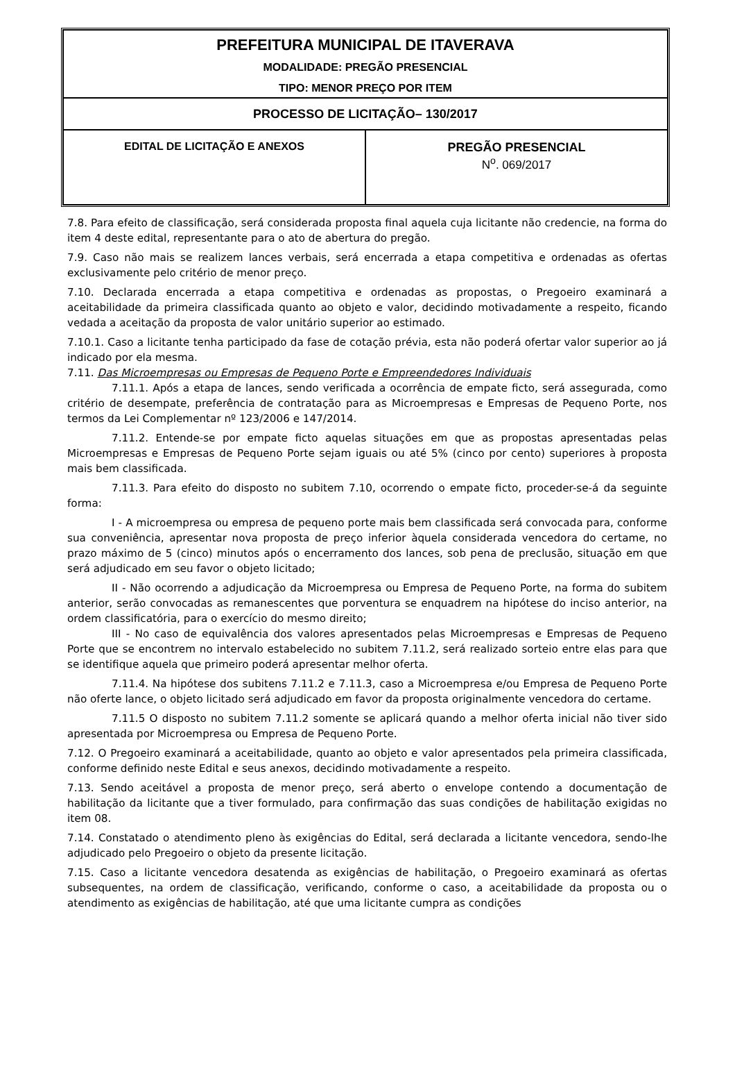| PREFEITURA MUNICIPAL DE ITAVERAVA MODALIDADE: PREGÃO PRESENCIAL TIPO: MENOR PREÇO POR ITEM | |
| PROCESSO DE LICITAÇÃO– 130/2017 | |
| EDITAL DE LICITAÇÃO E ANEXOS | PREGÃO PRESENCIAL N<sup>o</sup>. 069/2017 |
7.8. Para efeito de classificação, será considerada proposta final aquela cuja licitante não credencie, na forma do item 4 deste edital, representante para o ato de abertura do pregão.
7.9. Caso não mais se realizem lances verbais, será encerrada a etapa competitiva e ordenadas as ofertas exclusivamente pelo critério de menor preço.
7.10. Declarada encerrada a etapa competitiva e ordenadas as propostas, o Pregoeiro examinará a aceitabilidade da primeira classificada quanto ao objeto e valor, decidindo motivadamente a respeito, ficando vedada a aceitação da proposta de valor unitário superior ao estimado.
7.10.1. Caso a licitante tenha participado da fase de cotação prévia, esta não poderá ofertar valor superior ao já indicado por ela mesma.
7.11. Das Microempresas ou Empresas de Pequeno Porte e Empreendedores Individuais
7.11.1. Após a etapa de lances, sendo verificada a ocorrência de empate ficto, será assegurada, como critério de desempate, preferência de contratação para as Microempresas e Empresas de Pequeno Porte, nos termos da Lei Complementar nº 123/2006 e 147/2014.
7.11.2. Entende-se por empate ficto aquelas situações em que as propostas apresentadas pelas Microempresas e Empresas de Pequeno Porte sejam iguais ou até 5% (cinco por cento) superiores à proposta mais bem classificada.
7.11.3. Para efeito do disposto no subitem 7.10, ocorrendo o empate ficto, proceder-se-á da seguinte forma:
I - A microempresa ou empresa de pequeno porte mais bem classificada será convocada para, conforme sua conveniência, apresentar nova proposta de preço inferior àquela considerada vencedora do certame, no prazo máximo de 5 (cinco) minutos após o encerramento dos lances, sob pena de preclusão, situação em que será adjudicado em seu favor o objeto licitado;
II - Não ocorrendo a adjudicação da Microempresa ou Empresa de Pequeno Porte, na forma do subitem anterior, serão convocadas as remanescentes que porventura se enquadrem na hipótese do inciso anterior, na ordem classificatória, para o exercício do mesmo direito;
III - No caso de equivalência dos valores apresentados pelas Microempresas e Empresas de Pequeno Porte que se encontrem no intervalo estabelecido no subitem 7.11.2, será realizado sorteio entre elas para que se identifique aquela que primeiro poderá apresentar melhor oferta.
7.11.4. Na hipótese dos subitens 7.11.2 e 7.11.3, caso a Microempresa e/ou Empresa de Pequeno Porte não oferte lance, o objeto licitado será adjudicado em favor da proposta originalmente vencedora do certame.
7.11.5 O disposto no subitem 7.11.2 somente se aplicará quando a melhor oferta inicial não tiver sido apresentada por Microempresa ou Empresa de Pequeno Porte.
7.12. O Pregoeiro examinará a aceitabilidade, quanto ao objeto e valor apresentados pela primeira classificada, conforme definido neste Edital e seus anexos, decidindo motivadamente a respeito.
7.13. Sendo aceitável a proposta de menor preço, será aberto o envelope contendo a documentação de habilitação da licitante que a tiver formulado, para confirmação das suas condições de habilitação exigidas no item 08.
7.14. Constatado o atendimento pleno às exigências do Edital, será declarada a licitante vencedora, sendo-lhe adjudicado pelo Pregoeiro o objeto da presente licitação.
7.15. Caso a licitante vencedora desatenda as exigências de habilitação, o Pregoeiro examinará as ofertas subsequentes, na ordem de classificação, verificando, conforme o caso, a aceitabilidade da proposta ou o atendimento as exigências de habilitação, até que uma licitante cumpra as condições